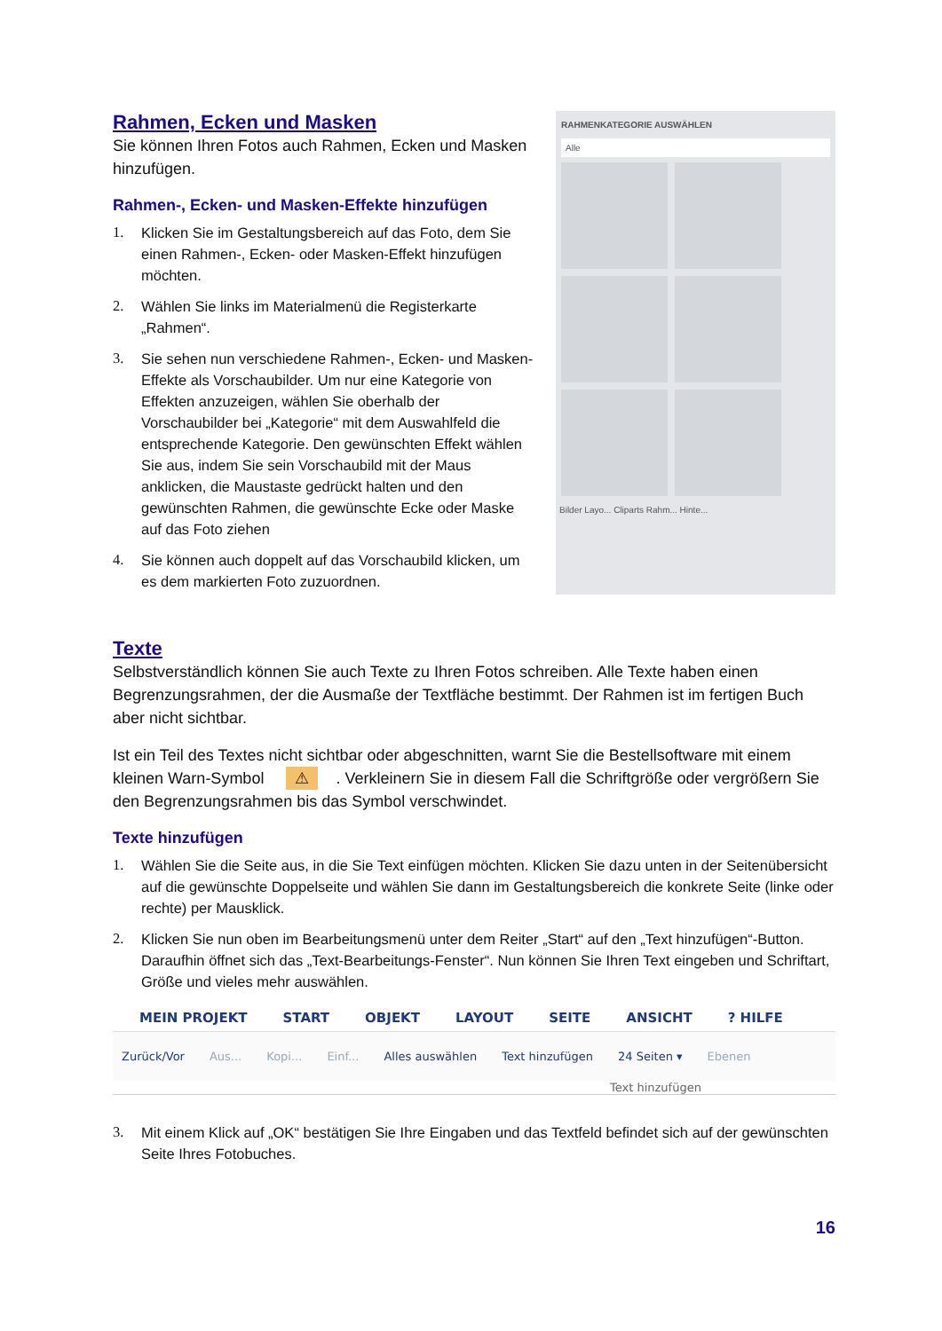Rahmen, Ecken und Masken
Sie können Ihren Fotos auch Rahmen, Ecken und Masken hinzufügen.
Rahmen-, Ecken- und Masken-Effekte hinzufügen
1. Klicken Sie im Gestaltungsbereich auf das Foto, dem Sie einen Rahmen-, Ecken- oder Masken-Effekt hinzufügen möchten.
2. Wählen Sie links im Materialmenü die Registerkarte „Rahmen“.
3. Sie sehen nun verschiedene Rahmen-, Ecken- und Masken-Effekte als Vorschaubilder. Um nur eine Kategorie von Effekten anzuzeigen, wählen Sie oberhalb der Vorschaubilder bei „Kategorie“ mit dem Auswahlfeld die entsprechende Kategorie. Den gewünschten Effekt wählen Sie aus, indem Sie sein Vorschaubild mit der Maus anklicken, die Maustaste gedrückt halten und den gewünschten Rahmen, die gewünschte Ecke oder Maske auf das Foto ziehen
4. Sie können auch doppelt auf das Vorschaubild klicken, um es dem markierten Foto zuzuordnen.
RAHMENKATEGORIE AUSWÄHLEN
Alle
Bilder Layo... Cliparts Rahm... Hinte...
Texte
Selbstverständlich können Sie auch Texte zu Ihren Fotos schreiben. Alle Texte haben einen Begrenzungsrahmen, der die Ausmaße der Textfläche bestimmt. Der Rahmen ist im fertigen Buch aber nicht sichtbar.
Ist ein Teil des Textes nicht sichtbar oder abgeschnitten, warnt Sie die Bestellsoftware mit einem kleinen Warn-Symbol ⚠. Verkleinern Sie in diesem Fall die Schriftgröße oder vergrößern Sie den Begrenzungsrahmen bis das Symbol verschwindet.
Texte hinzufügen
1. Wählen Sie die Seite aus, in die Sie Text einfügen möchten. Klicken Sie dazu unten in der Seitenübersicht auf die gewünschte Doppelseite und wählen Sie dann im Gestaltungsbereich die konkrete Seite (linke oder rechte) per Mausklick.
2. Klicken Sie nun oben im Bearbeitungsmenü unter dem Reiter „Start“ auf den „Text hinzufügen“-Button. Daraufhin öffnet sich das „Text-Bearbeitungs-Fenster“. Nun können Sie Ihren Text eingeben und Schriftart, Größe und vieles mehr auswählen.
MEIN PROJEKT START OBJEKT LAYOUT SEITE ANSICHT? HILFE
Zurück/Vor Aus... Kopi... Einf... Alles auswählen Text hinzufügen 24 Seiten ▾ Ebenen
Text hinzufügen
3. Mit einem Klick auf „OK“ bestätigen Sie Ihre Eingaben und das Textfeld befindet sich auf der gewünschten Seite Ihres Fotobuches.
16